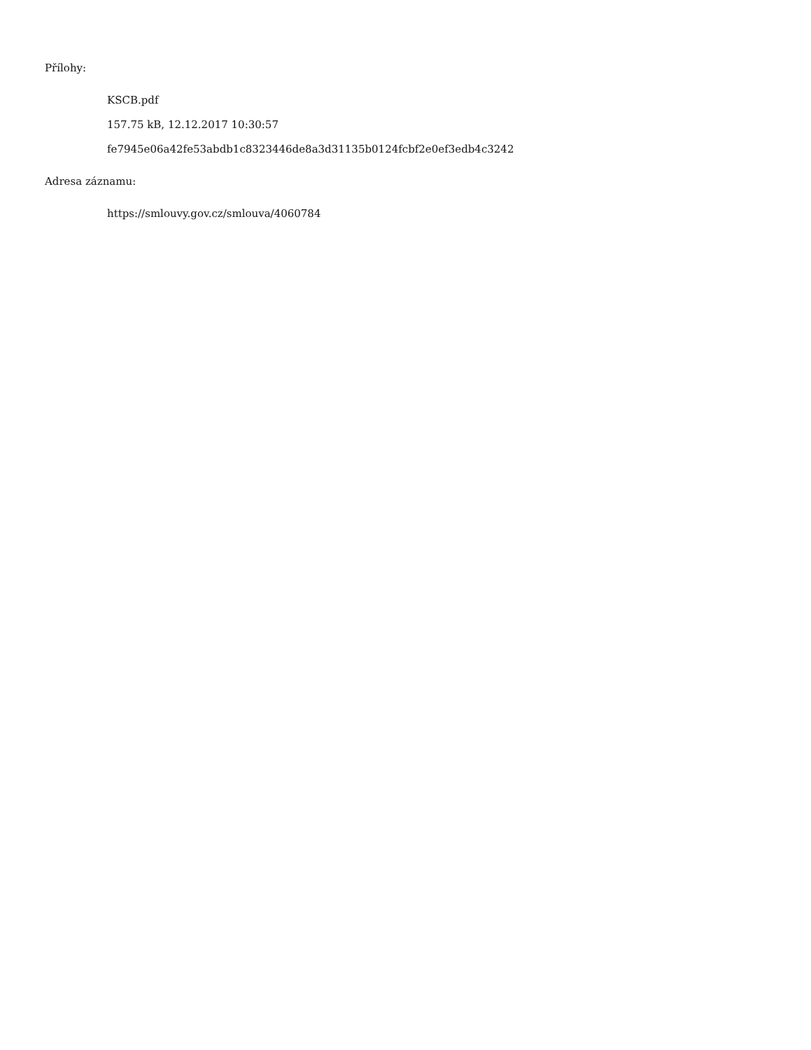Přílohy:
KSCB.pdf
157.75 kB, 12.12.2017 10:30:57
fe7945e06a42fe53abdb1c8323446de8a3d31135b0124fcbf2e0ef3edb4c3242
Adresa záznamu:
https://smlouvy.gov.cz/smlouva/4060784